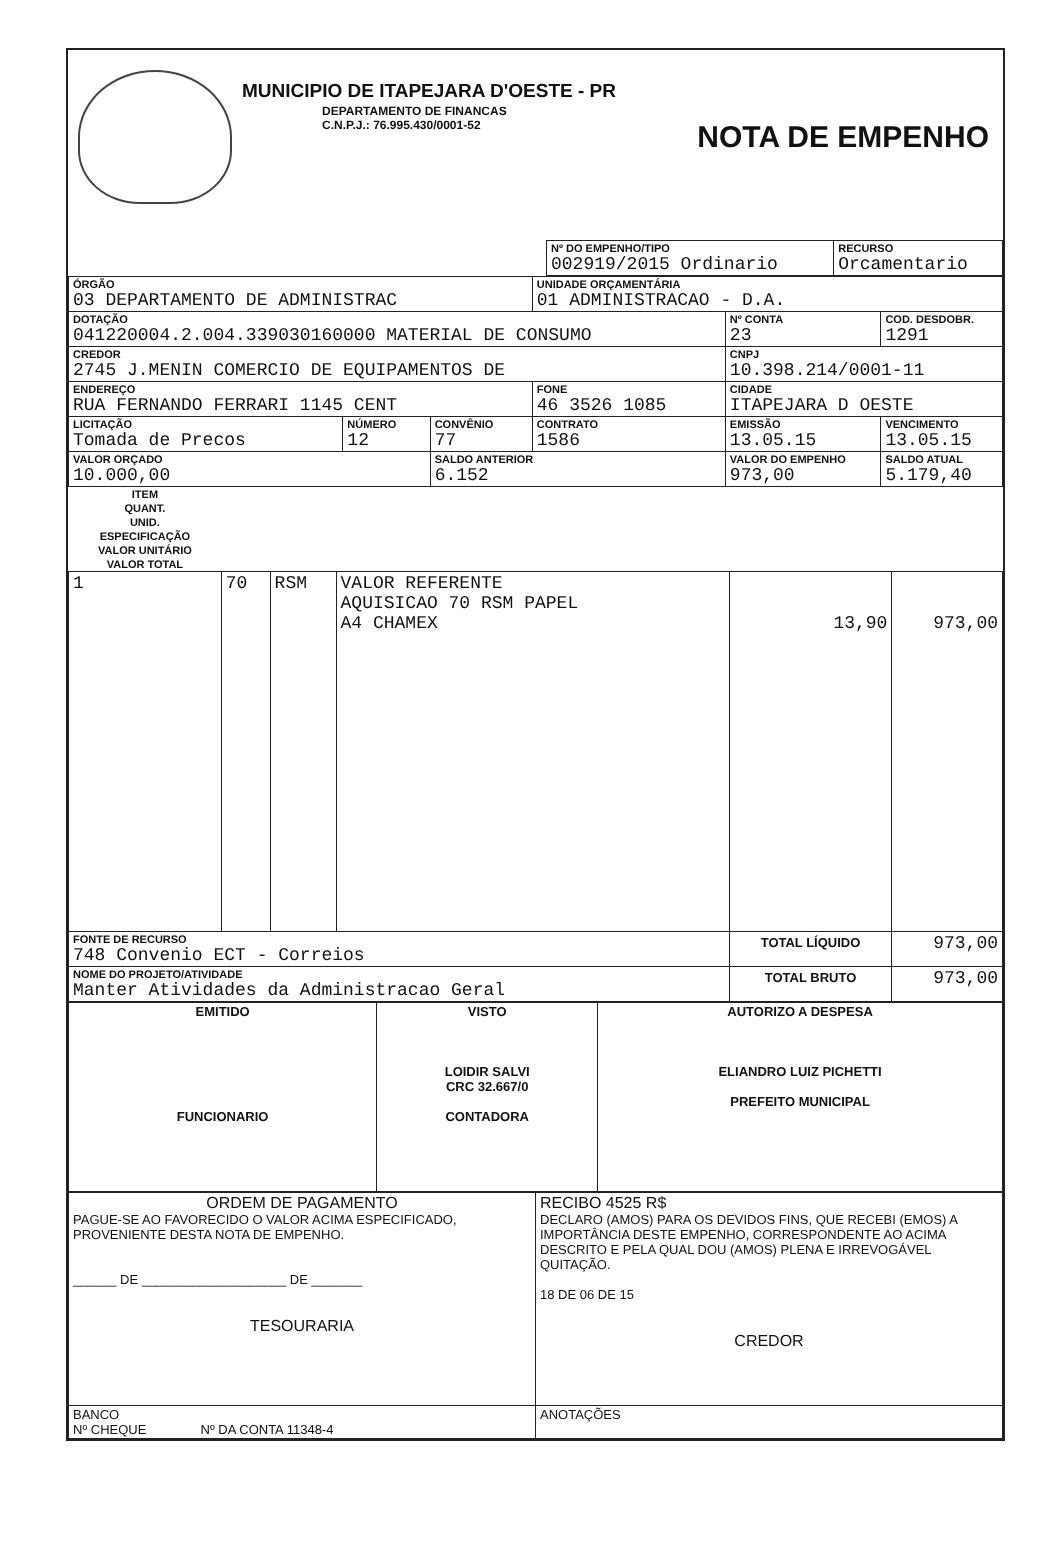MUNICIPIO DE ITAPEJARA D'OESTE - PR
DEPARTAMENTO DE FINANCAS
C.N.P.J.: 76.995.430/0001-52
NOTA DE EMPENHO
| | Nº DO EMPENHO/TIPO 002919/2015 Ordinario | RECURSO Orcamentario |
| ÓRGÃO 03 DEPARTAMENTO DE ADMINISTRAC | | | UNIDADE ORÇAMENTÁRIA 01 ADMINISTRACAO - D.A. | | |
| DOTAÇÃO 041220004.2.004.339030160000 MATERIAL DE CONSUMO | | | | Nº CONTA 23 | COD. DESDOBR. 1291 |
| CREDOR 2745 J.MENIN COMERCIO DE EQUIPAMENTOS DE | | | | CNPJ 10.398.214/0001-11 | |
| ENDEREÇO RUA FERNANDO FERRARI 1145 CENT | | | FONE 46 3526 1085 | CIDADE ITAPEJARA D OESTE | |
| LICITAÇÃO Tomada de Precos | NÚMERO 12 | CONVÊNIO 77 | CONTRATO 1586 | EMISSÃO 13.05.15 | VENCIMENTO 13.05.15 |
| VALOR ORÇADO 10.000,00 | | SALDO ANTERIOR 6.152 | | VALOR DO EMPENHO 973,00 | SALDO ATUAL 5.179,40 |
| ITEM | QUANT. | UNID. | ESPECIFICAÇÃO | VALOR UNITÁRIO | VALOR TOTAL |
| --- | --- | --- | --- | --- | --- |
| 1 | 70 | RSM | VALOR REFERENTE AQUISICAO 70 RSM PAPEL A4 CHAMEX | 13,90 | 973,00 |
| FONTE DE RECURSO 748 Convenio ECT - Correios | | | | TOTAL LÍQUIDO | 973,00 |
| NOME DO PROJETO/ATIVIDADE Manter Atividades da Administracao Geral | | | | TOTAL BRUTO | 973,00 |
| EMITIDO FUNCIONARIO | VISTO LOIDIR SALVI CRC 32.667/0 CONTADORA | AUTORIZO A DESPESA ELIANDRO LUIZ PICHETTI PREFEITO MUNICIPAL |
| ORDEM DE PAGAMENTO PAGUE-SE AO FAVORECIDO O VALOR ACIMA ESPECIFICADO, PROVENIENTE DESTA NOTA DE EMPENHO. ______ DE ____________________ DE _______ TESOURARIA | RECIBO 4525 R$ DECLARO (AMOS) PARA OS DEVIDOS FINS, QUE RECEBI (EMOS) A IMPORTÂNCIA DESTE EMPENHO, CORRESPONDENTE AO ACIMA DESCRITO E PELA QUAL DOU (AMOS) PLENA E IRREVOGÁVEL QUITAÇÃO. 18 DE 06 DE 15 CREDOR |
| BANCO Nº CHEQUE Nº DA CONTA 11348-4 | ANOTAÇÕES |